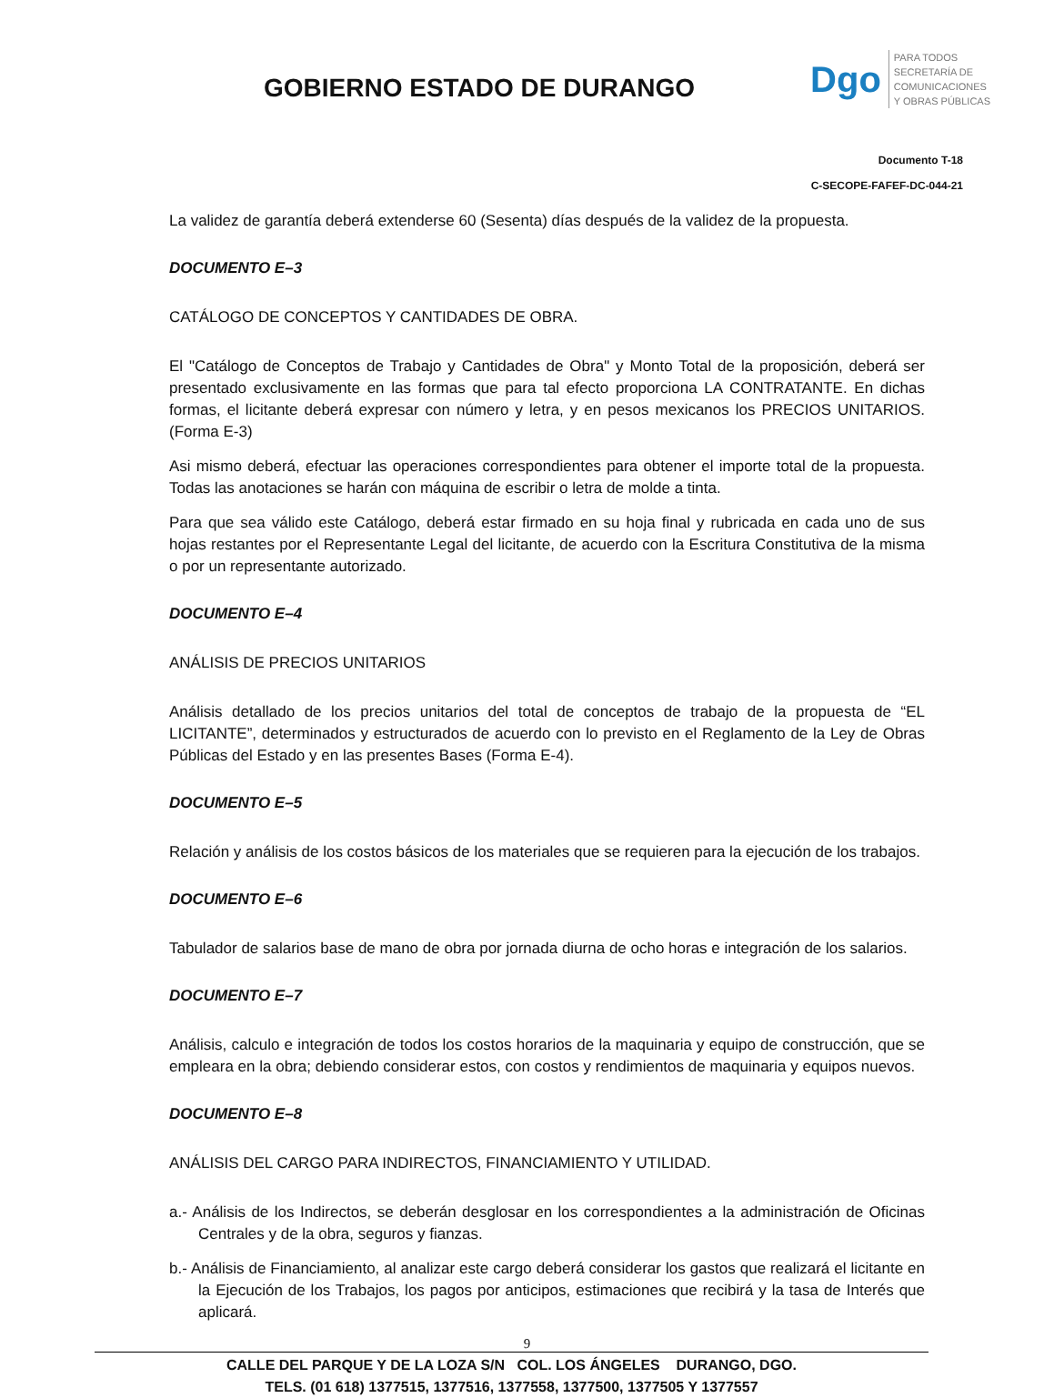GOBIERNO ESTADO DE DURANGO
Dgo
PARA TODOS
SECRETARÍA DE
COMUNICACIONES
Y OBRAS PÚBLICAS
Documento T-18
C-SECOPE-FAFEF-DC-044-21
La validez de garantía deberá extenderse 60 (Sesenta) días después de la validez de la propuesta.
DOCUMENTO E–3
CATÁLOGO DE CONCEPTOS Y CANTIDADES DE OBRA.
El "Catálogo de Conceptos de Trabajo y Cantidades de Obra" y Monto Total de la proposición, deberá ser presentado exclusivamente en las formas que para tal efecto proporciona LA CONTRATANTE. En dichas formas, el licitante deberá expresar con número y letra, y en pesos mexicanos los PRECIOS UNITARIOS. (Forma E-3)
Asi mismo deberá, efectuar las operaciones correspondientes para obtener el importe total de la propuesta. Todas las anotaciones se harán con máquina de escribir o letra de molde a tinta.
Para que sea válido este Catálogo, deberá estar firmado en su hoja final y rubricada en cada uno de sus hojas restantes por el Representante Legal del licitante, de acuerdo con la Escritura Constitutiva de la misma o por un representante autorizado.
DOCUMENTO E–4
ANÁLISIS DE PRECIOS UNITARIOS
Análisis detallado de los precios unitarios del total de conceptos de trabajo de la propuesta de “EL LICITANTE”, determinados y estructurados de acuerdo con lo previsto en el Reglamento de la Ley de Obras Públicas del Estado y en las presentes Bases (Forma E-4).
DOCUMENTO E–5
Relación y análisis de los costos básicos de los materiales que se requieren para la ejecución de los trabajos.
DOCUMENTO E–6
Tabulador de salarios base de mano de obra por jornada diurna de ocho horas e integración de los salarios.
DOCUMENTO E–7
Análisis, calculo e integración de todos los costos horarios de la maquinaria y equipo de construcción, que se empleara en la obra; debiendo considerar estos, con costos y rendimientos de maquinaria y equipos nuevos.
DOCUMENTO E–8
ANÁLISIS DEL CARGO PARA INDIRECTOS, FINANCIAMIENTO Y UTILIDAD.
a.- Análisis de los Indirectos, se deberán desglosar en los correspondientes a la administración de Oficinas Centrales y de la obra, seguros y fianzas.
b.- Análisis de Financiamiento, al analizar este cargo deberá considerar los gastos que realizará el licitante en la Ejecución de los Trabajos, los pagos por anticipos, estimaciones que recibirá y la tasa de Interés que aplicará.
9
CALLE DEL PARQUE Y DE LA LOZA S/N COL. LOS ÁNGELES DURANGO, DGO.
TELS. (01 618) 1377515, 1377516, 1377558, 1377500, 1377505 Y 1377557